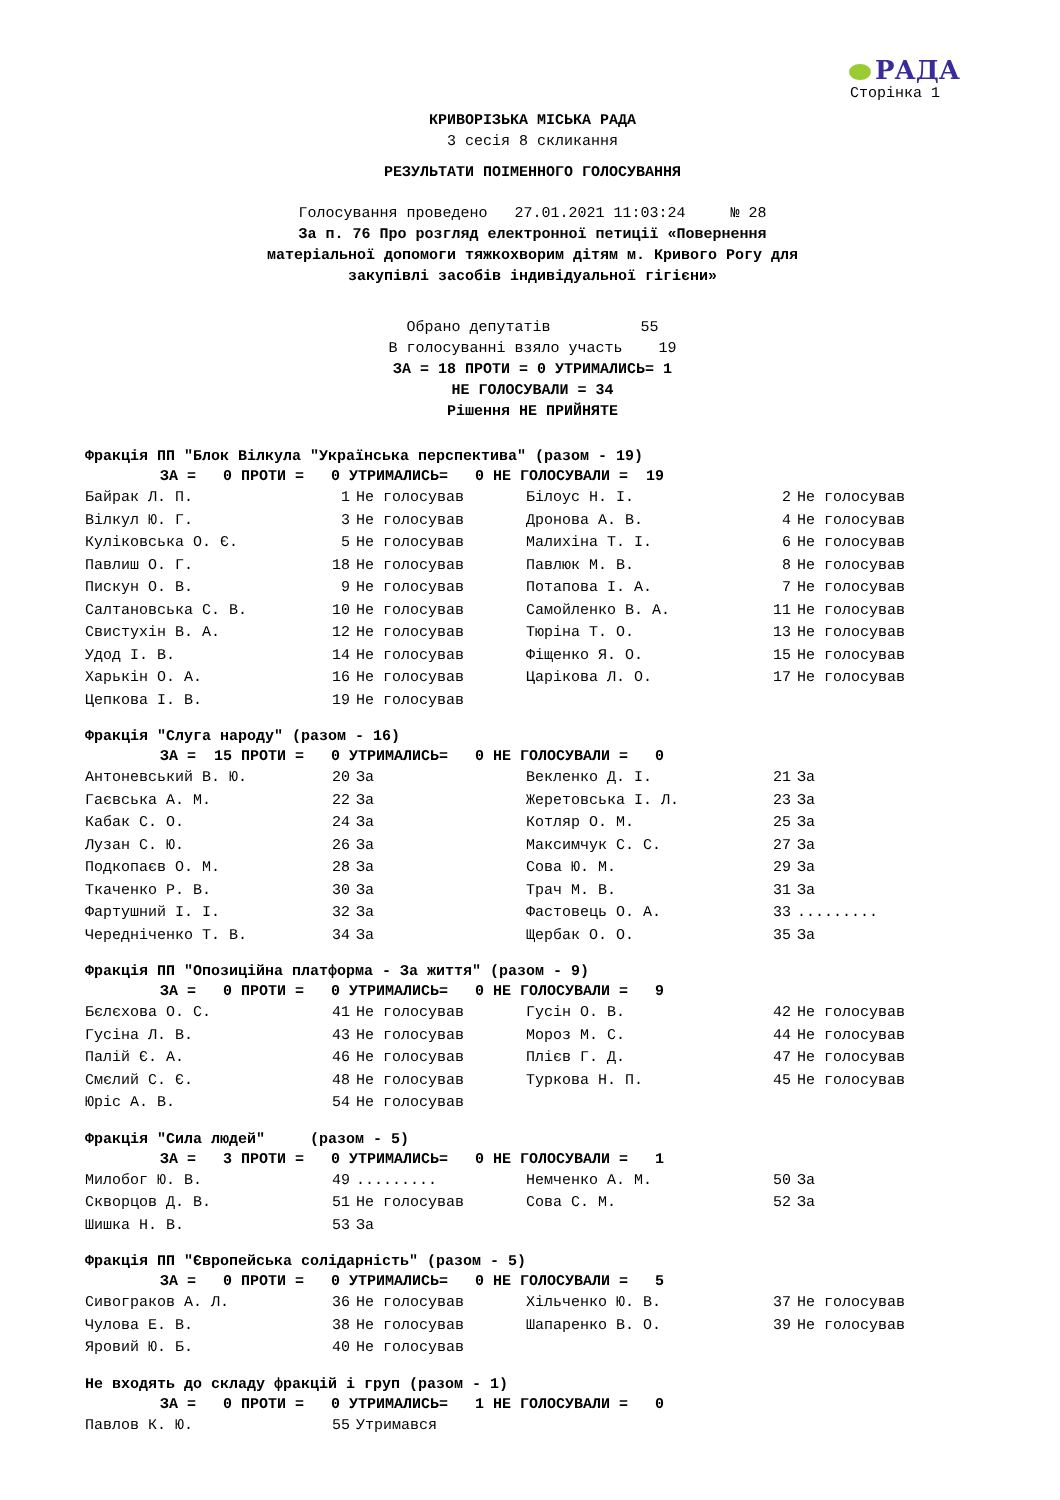РАДА
Сторінка 1
КРИВОРІЗЬКА МІСЬКА РАДА
3 сесія 8 скликання
РЕЗУЛЬТАТИ ПОІМЕННОГО ГОЛОСУВАННЯ
Голосування проведено 27.01.2021 11:03:24 № 28
За п. 76 Про розгляд електронної петиції «Повернення
матеріальної допомоги тяжкохворим дітям м. Кривого Рогу для
закупівлі засобів індивідуальної гігієни»
Обрано депутатів 55
В голосуванні взяло участь 19
ЗА = 18 ПРОТИ = 0 УТРИМАЛИСЬ= 1
НЕ ГОЛОСУВАЛИ = 34
Рішення НЕ ПРИЙНЯТЕ
Фракція ПП "Блок Вілкула "Українська перспектива" (разом - 19)
ЗА = 0 ПРОТИ = 0 УТРИМАЛИСЬ= 0 НЕ ГОЛОСУВАЛИ = 19
| Байрак Л. П. | 1 | Не голосував | Білоус Н. І. | 2 | Не голосував |
| Вілкул Ю. Г. | 3 | Не голосував | Дронова А. В. | 4 | Не голосував |
| Куліковська О. Є. | 5 | Не голосував | Малихіна Т. І. | 6 | Не голосував |
| Павлиш О. Г. | 18 | Не голосував | Павлюк М. В. | 8 | Не голосував |
| Пискун О. В. | 9 | Не голосував | Потапова І. А. | 7 | Не голосував |
| Салтановська С. В. | 10 | Не голосував | Самойленко В. А. | 11 | Не голосував |
| Свистухін В. А. | 12 | Не голосував | Тюріна Т. О. | 13 | Не голосував |
| Удод І. В. | 14 | Не голосував | Фіщенко Я. О. | 15 | Не голосував |
| Харькін О. А. | 16 | Не голосував | Царікова Л. О. | 17 | Не голосував |
| Цепкова І. В. | 19 | Не голосував | | | |
Фракція "Слуга народу" (разом - 16)
ЗА = 15 ПРОТИ = 0 УТРИМАЛИСЬ= 0 НЕ ГОЛОСУВАЛИ = 0
| Антоневський В. Ю. | 20 | За | Векленко Д. І. | 21 | За |
| Гаєвська А. М. | 22 | За | Жеретовська І. Л. | 23 | За |
| Кабак С. О. | 24 | За | Котляр О. М. | 25 | За |
| Лузан С. Ю. | 26 | За | Максимчук С. С. | 27 | За |
| Подкопаєв О. М. | 28 | За | Сова Ю. М. | 29 | За |
| Ткаченко Р. В. | 30 | За | Трач М. В. | 31 | За |
| Фартушний І. І. | 32 | За | Фастовець О. А. | 33 | ......... |
| Чередніченко Т. В. | 34 | За | Щербак О. О. | 35 | За |
Фракція ПП "Опозиційна платформа - За життя" (разом - 9)
ЗА = 0 ПРОТИ = 0 УТРИМАЛИСЬ= 0 НЕ ГОЛОСУВАЛИ = 9
| Бєлєхова О. С. | 41 | Не голосував | Гусін О. В. | 42 | Не голосував |
| Гусіна Л. В. | 43 | Не голосував | Мороз М. С. | 44 | Не голосував |
| Палій Є. А. | 46 | Не голосував | Плієв Г. Д. | 47 | Не голосував |
| Смєлий С. Є. | 48 | Не голосував | Туркова Н. П. | 45 | Не голосував |
| Юріс А. В. | 54 | Не голосував | | | |
Фракція "Сила людей" (разом - 5)
ЗА = 3 ПРОТИ = 0 УТРИМАЛИСЬ= 0 НЕ ГОЛОСУВАЛИ = 1
| Милобог Ю. В. | 49 | ......... | Немченко А. М. | 50 | За |
| Скворцов Д. В. | 51 | Не голосував | Сова С. М. | 52 | За |
| Шишка Н. В. | 53 | За | | | |
Фракція ПП "Європейська солідарність" (разом - 5)
ЗА = 0 ПРОТИ = 0 УТРИМАЛИСЬ= 0 НЕ ГОЛОСУВАЛИ = 5
| Сивограков А. Л. | 36 | Не голосував | Хільченко Ю. В. | 37 | Не голосував |
| Чулова Е. В. | 38 | Не голосував | Шапаренко В. О. | 39 | Не голосував |
| Яровий Ю. Б. | 40 | Не голосував | | | |
Не входять до складу фракцій і груп (разом - 1)
ЗА = 0 ПРОТИ = 0 УТРИМАЛИСЬ= 1 НЕ ГОЛОСУВАЛИ = 0
| Павлов К. Ю. | 55 | Утримався | | | |